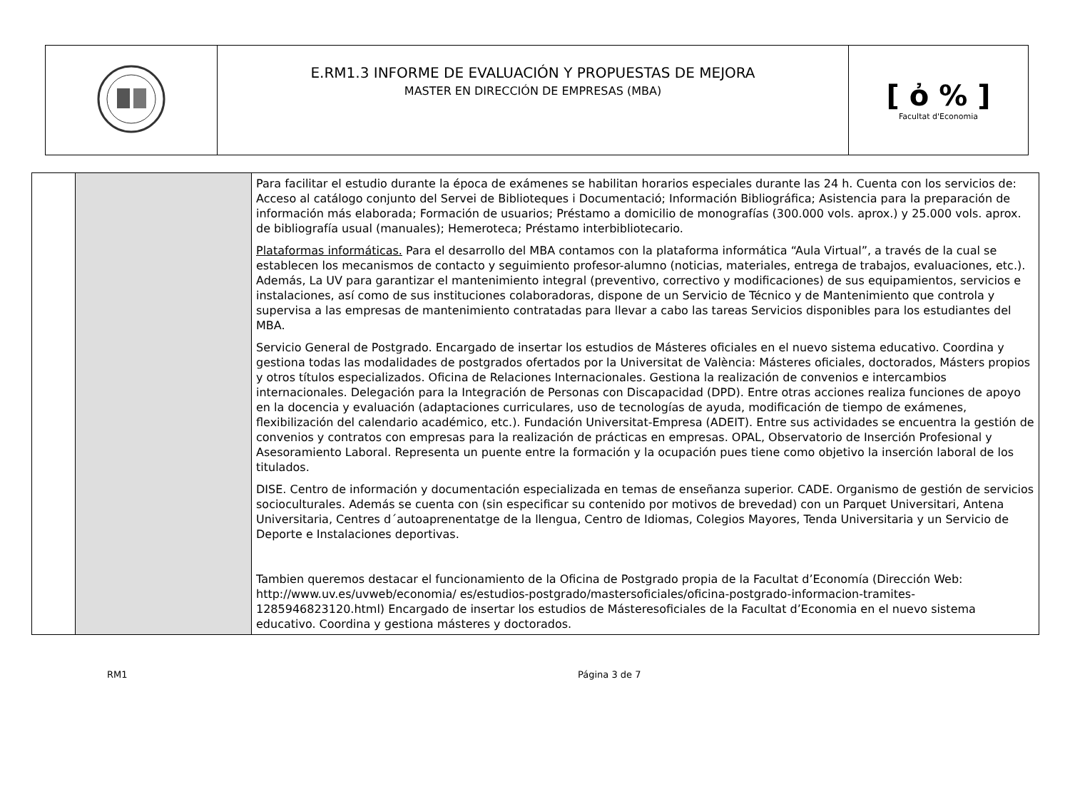| | E.RM1.3 INFORME DE EVALUACIÓN Y PROPUESTAS DE MEJORA MASTER EN DIRECCIÓN DE EMPRESAS (MBA) | [ ὀ % ] Facultat d'Economia |
| | | Para facilitar el estudio durante la época de exámenes se habilitan horarios especiales durante las 24 h. Cuenta con los servicios de: Acceso al catálogo conjunto del Servei de Biblioteques i Documentació; Información Bibliográfica; Asistencia para la preparación de información más elaborada; Formación de usuarios; Préstamo a domicilio de monografías (300.000 vols. aprox.) y 25.000 vols. aprox. de bibliografía usual (manuales); Hemeroteca; Préstamo interbibliotecario. Plataformas informáticas. Para el desarrollo del MBA contamos con la plataforma informática “Aula Virtual”, a través de la cual se establecen los mecanismos de contacto y seguimiento profesor-alumno (noticias, materiales, entrega de trabajos, evaluaciones, etc.). Además, La UV para garantizar el mantenimiento integral (preventivo, correctivo y modificaciones) de sus equipamientos, servicios e instalaciones, así como de sus instituciones colaboradoras, dispone de un Servicio de Técnico y de Mantenimiento que controla y supervisa a las empresas de mantenimiento contratadas para llevar a cabo las tareas Servicios disponibles para los estudiantes del MBA. Servicio General de Postgrado. Encargado de insertar los estudios de Másteres oficiales en el nuevo sistema educativo. Coordina y gestiona todas las modalidades de postgrados ofertados por la Universitat de València: Másteres oficiales, doctorados, Másters propios y otros títulos especializados. Oficina de Relaciones Internacionales. Gestiona la realización de convenios e intercambios internacionales. Delegación para la Integración de Personas con Discapacidad (DPD). Entre otras acciones realiza funciones de apoyo en la docencia y evaluación (adaptaciones curriculares, uso de tecnologías de ayuda, modificación de tiempo de exámenes, flexibilización del calendario académico, etc.). Fundación Universitat-Empresa (ADEIT). Entre sus actividades se encuentra la gestión de convenios y contratos con empresas para la realización de prácticas en empresas. OPAL, Observatorio de Inserción Profesional y Asesoramiento Laboral. Representa un puente entre la formación y la ocupación pues tiene como objetivo la inserción laboral de los titulados. DISE. Centro de información y documentación especializada en temas de enseñanza superior. CADE. Organismo de gestión de servicios socioculturales. Además se cuenta con (sin especificar su contenido por motivos de brevedad) con un Parquet Universitari, Antena Universitaria, Centres d´autoaprenentatge de la llengua, Centro de Idiomas, Colegios Mayores, Tenda Universitaria y un Servicio de Deporte e Instalaciones deportivas. Tambien queremos destacar el funcionamiento de la Oficina de Postgrado propia de la Facultat d’Economía (Dirección Web: http://www.uv.es/uvweb/economia/ es/estudios-postgrado/mastersoficiales/oficina-postgrado-informacion-tramites-1285946823120.html) Encargado de insertar los estudios de Másteresoficiales de la Facultat d’Economia en el nuevo sistema educativo. Coordina y gestiona másteres y doctorados. |
RM1 Página 3 de 7